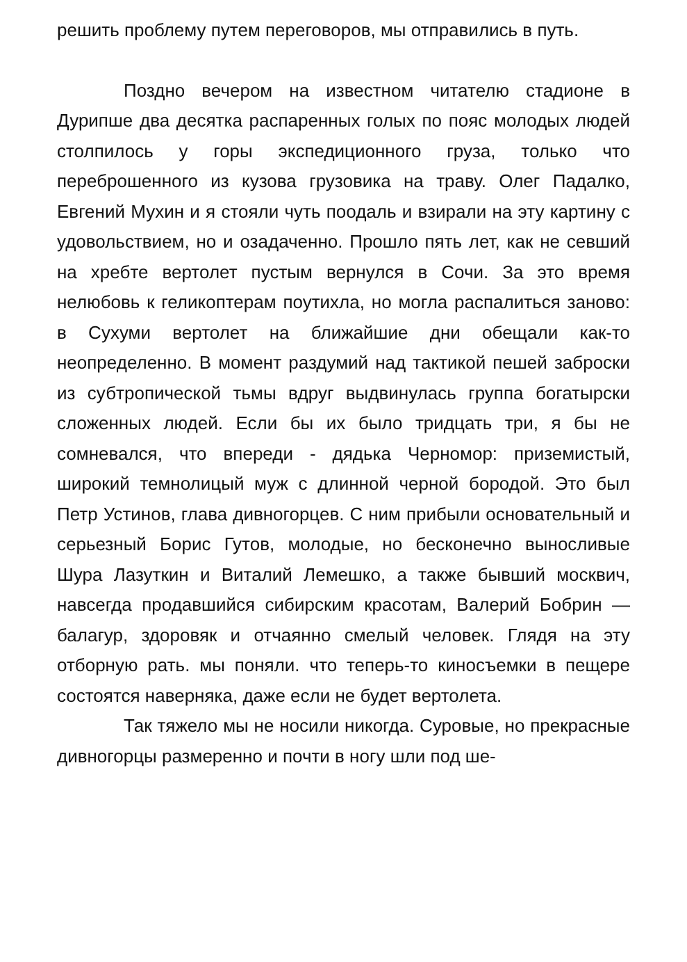решить проблему путем переговоров, мы отправились в путь.
Поздно вечером на известном читателю стадионе в Дурипше два десятка распаренных голых по пояс молодых людей столпилось у горы экспедиционного груза, только что переброшенного из кузова грузовика на траву. Олег Падалко, Евгений Мухин и я стояли чуть поодаль и взирали на эту картину с удовольствием, но и озадаченно. Прошло пять лет, как не севший на хребте вертолет пустым вернулся в Сочи. За это время нелюбовь к геликоптерам поутихла, но могла распалиться заново: в Сухуми вертолет на ближайшие дни обещали как-то неопределенно. В момент раздумий над тактикой пешей заброски из субтропической тьмы вдруг выдвинулась группа богатырски сложенных людей. Если бы их было тридцать три, я бы не сомневался, что впереди - дядька Черномор: приземистый, широкий темнолицый муж с длинной черной бородой. Это был Петр Устинов, глава дивногорцев. С ним прибыли основательный и серьезный Борис Гутов, молодые, но бесконечно выносливые Шура Лазуткин и Виталий Лемешко, а также бывший москвич, навсегда продавшийся сибирским красотам, Валерий Бобрин — балагур, здоровяк и отчаянно смелый человек. Глядя на эту отборную рать. мы поняли. что теперь-то киносъемки в пещере состоятся наверняка, даже если не будет вертолета.
Так тяжело мы не носили никогда. Суровые, но прекрасные дивногорцы размеренно и почти в ногу шли под ше-